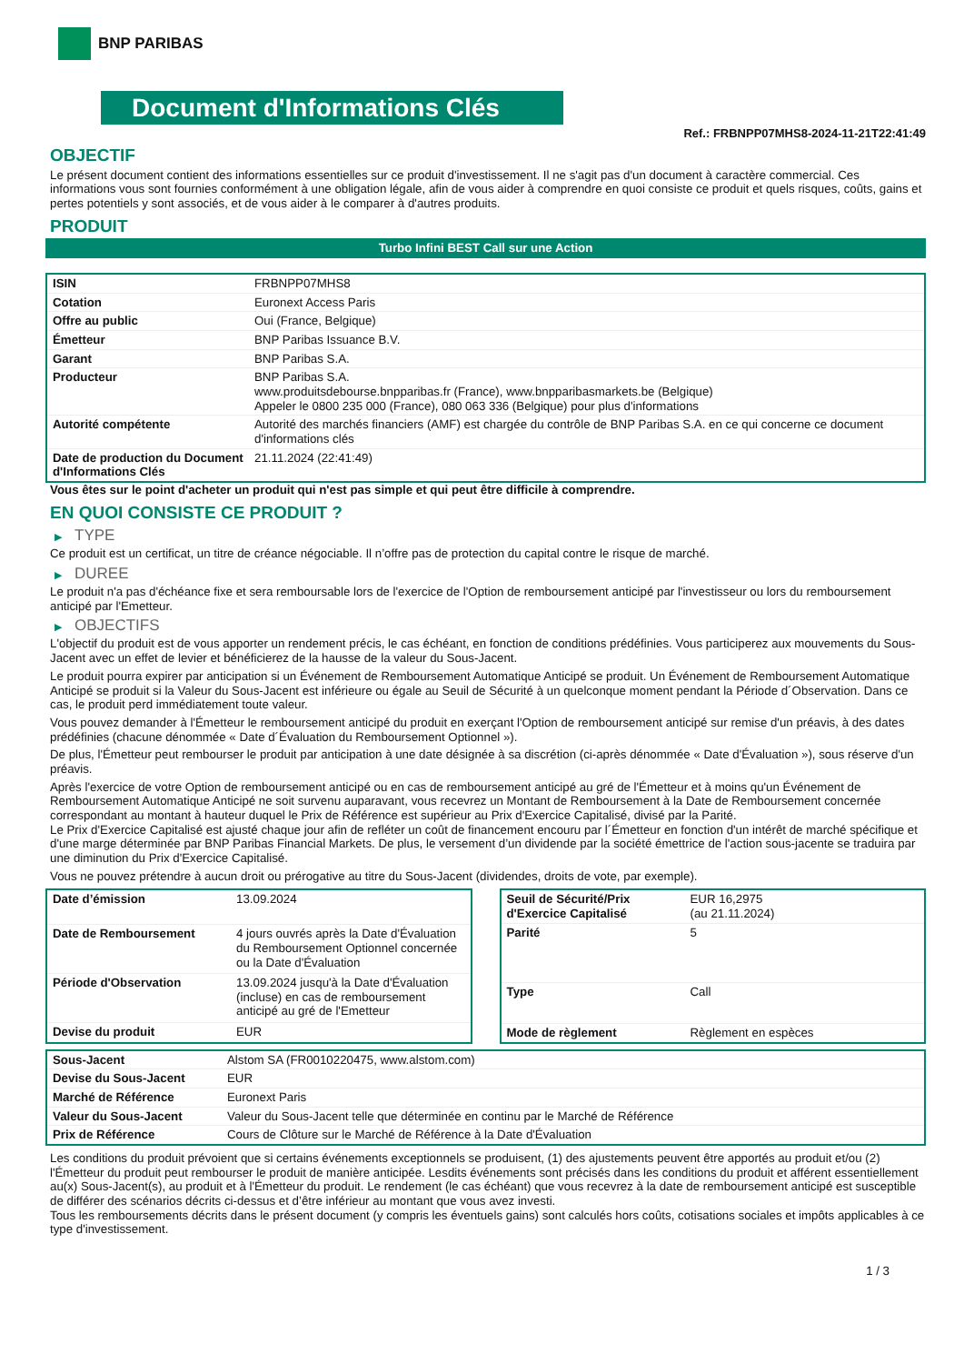BNP PARIBAS
Document d'Informations Clés
Ref.: FRBNPP07MHS8-2024-11-21T22:41:49
OBJECTIF
Le présent document contient des informations essentielles sur ce produit d'investissement. Il ne s'agit pas d'un document à caractère commercial. Ces informations vous sont fournies conformément à une obligation légale, afin de vous aider à comprendre en quoi consiste ce produit et quels risques, coûts, gains et pertes potentiels y sont associés, et de vous aider à le comparer à d'autres produits.
PRODUIT
Turbo Infini BEST Call sur une Action
| ISIN | FRBNPP07MHS8 |
| Cotation | Euronext Access Paris |
| Offre au public | Oui (France, Belgique) |
| Émetteur | BNP Paribas Issuance B.V. |
| Garant | BNP Paribas S.A. |
| Producteur | BNP Paribas S.A. www.produitsdebourse.bnpparibas.fr (France), www.bnpparibasmarkets.be (Belgique) Appeler le 0800 235 000 (France), 080 063 336 (Belgique) pour plus d'informations |
| Autorité compétente | Autorité des marchés financiers (AMF) est chargée du contrôle de BNP Paribas S.A. en ce qui concerne ce document d'informations clés |
| Date de production du Document d'Informations Clés | 21.11.2024 (22:41:49) |
Vous êtes sur le point d'acheter un produit qui n'est pas simple et qui peut être difficile à comprendre.
EN QUOI CONSISTE CE PRODUIT ?
▶ TYPE
Ce produit est un certificat, un titre de créance négociable. Il n’offre pas de protection du capital contre le risque de marché.
▶ DUREE
Le produit n'a pas d'échéance fixe et sera remboursable lors de l'exercice de l'Option de remboursement anticipé par l'investisseur ou lors du remboursement anticipé par l'Emetteur.
▶ OBJECTIFS
L'objectif du produit est de vous apporter un rendement précis, le cas échéant, en fonction de conditions prédéfinies. Vous participerez aux mouvements du Sous-Jacent avec un effet de levier et bénéficierez de la hausse de la valeur du Sous-Jacent.
Le produit pourra expirer par anticipation si un Événement de Remboursement Automatique Anticipé se produit. Un Événement de Remboursement Automatique Anticipé se produit si la Valeur du Sous-Jacent est inférieure ou égale au Seuil de Sécurité à un quelconque moment pendant la Période d´Observation. Dans ce cas, le produit perd immédiatement toute valeur.
Vous pouvez demander à l'Émetteur le remboursement anticipé du produit en exerçant l'Option de remboursement anticipé sur remise d'un préavis, à des dates prédéfinies (chacune dénommée « Date d´Évaluation du Remboursement Optionnel »).
De plus, l'Émetteur peut rembourser le produit par anticipation à une date désignée à sa discrétion (ci-après dénommée « Date d'Évaluation »), sous réserve d'un préavis.
Après l'exercice de votre Option de remboursement anticipé ou en cas de remboursement anticipé au gré de l'Émetteur et à moins qu'un Événement de Remboursement Automatique Anticipé ne soit survenu auparavant, vous recevrez un Montant de Remboursement à la Date de Remboursement concernée correspondant au montant à hauteur duquel le Prix de Référence est supérieur au Prix d'Exercice Capitalisé, divisé par la Parité.
Le Prix d'Exercice Capitalisé est ajusté chaque jour afin de refléter un coût de financement encouru par l´Émetteur en fonction d'un intérêt de marché spécifique et d'une marge déterminée par BNP Paribas Financial Markets. De plus, le versement d’un dividende par la société émettrice de l'action sous-jacente se traduira par une diminution du Prix d'Exercice Capitalisé.
Vous ne pouvez prétendre à aucun droit ou prérogative au titre du Sous-Jacent (dividendes, droits de vote, par exemple).
| Date d’émission | 13.09.2024 |
| Date de Remboursement | 4 jours ouvrés après la Date d'Évaluation du Remboursement Optionnel concernée ou la Date d'Évaluation |
| Période d'Observation | 13.09.2024 jusqu'à la Date d'Évaluation (incluse) en cas de remboursement anticipé au gré de l'Emetteur |
| Devise du produit | EUR |
| Seuil de Sécurité/Prix d'Exercice Capitalisé | EUR 16,2975 (au 21.11.2024) |
| Parité | 5 |
| Type | Call |
| Mode de règlement | Règlement en espèces |
| Sous-Jacent | Alstom SA (FR0010220475, www.alstom.com) |
| Devise du Sous-Jacent | EUR |
| Marché de Référence | Euronext Paris |
| Valeur du Sous-Jacent | Valeur du Sous-Jacent telle que déterminée en continu par le Marché de Référence |
| Prix de Référence | Cours de Clôture sur le Marché de Référence à la Date d'Évaluation |
Les conditions du produit prévoient que si certains événements exceptionnels se produisent, (1) des ajustements peuvent être apportés au produit et/ou (2) l'Émetteur du produit peut rembourser le produit de manière anticipée. Lesdits événements sont précisés dans les conditions du produit et afférent essentiellement au(x) Sous-Jacent(s), au produit et à l'Émetteur du produit. Le rendement (le cas échéant) que vous recevrez à la date de remboursement anticipé est susceptible de différer des scénarios décrits ci-dessus et d’être inférieur au montant que vous avez investi.
Tous les remboursements décrits dans le présent document (y compris les éventuels gains) sont calculés hors coûts, cotisations sociales et impôts applicables à ce type d'investissement.
1 / 3